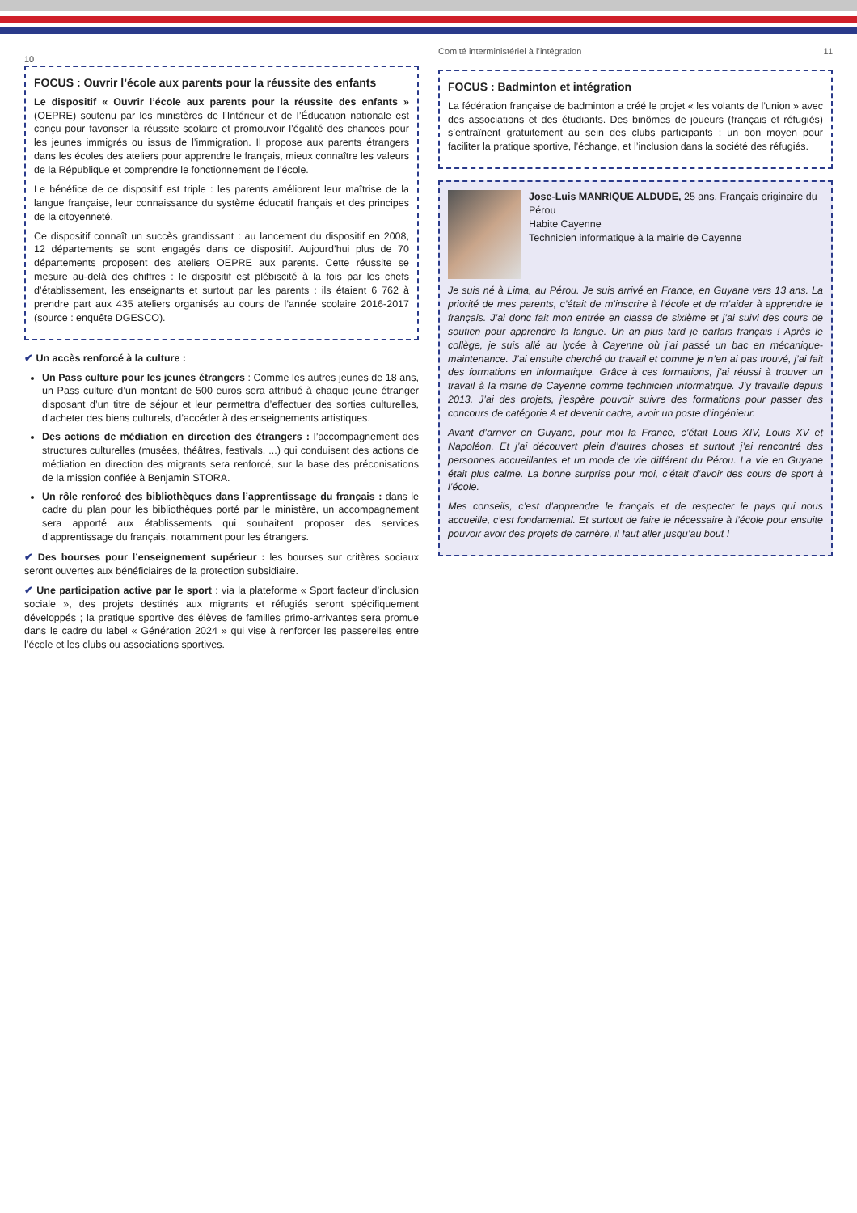10
FOCUS : Ouvrir l’école aux parents pour la réussite des enfants
Le dispositif « Ouvrir l’école aux parents pour la réussite des enfants » (OEPRE) soutenu par les ministères de l’Intérieur et de l’Éducation nationale est conçu pour favoriser la réussite scolaire et promouvoir l’égalité des chances pour les jeunes immigrés ou issus de l’immigration. Il propose aux parents étrangers dans les écoles des ateliers pour apprendre le français, mieux connaître les valeurs de la République et comprendre le fonctionnement de l’école.
Le bénéfice de ce dispositif est triple : les parents améliorent leur maîtrise de la langue française, leur connaissance du système éducatif français et des principes de la citoyenneté.
Ce dispositif connaît un succès grandissant : au lancement du dispositif en 2008, 12 départements se sont engagés dans ce dispositif. Aujourd’hui plus de 70 départements proposent des ateliers OEPRE aux parents. Cette réussite se mesure au-delà des chiffres : le dispositif est plébiscité à la fois par les chefs d’établissement, les enseignants et surtout par les parents : ils étaient 6 762 à prendre part aux 435 ateliers organisés au cours de l’année scolaire 2016-2017 (source : enquête DGESCO).
✔ Un accès renforcé à la culture :
Un Pass culture pour les jeunes étrangers : Comme les autres jeunes de 18 ans, un Pass culture d’un montant de 500 euros sera attribué à chaque jeune étranger disposant d’un titre de séjour et leur permettra d’effectuer des sorties culturelles, d’acheter des biens culturels, d’accéder à des enseignements artistiques.
Des actions de médiation en direction des étrangers : l’accompagnement des structures culturelles (musées, théâtres, festivals, ...) qui conduisent des actions de médiation en direction des migrants sera renforcé, sur la base des préconisations de la mission confiée à Benjamin STORA.
Un rôle renforcé des bibliothèques dans l’apprentissage du français : dans le cadre du plan pour les bibliothèques porté par le ministère, un accompagnement sera apporté aux établissements qui souhaitent proposer des services d’apprentissage du français, notamment pour les étrangers.
✔ Des bourses pour l’enseignement supérieur : les bourses sur critères sociaux seront ouvertes aux bénéficiaires de la protection subsidiaire.
✔ Une participation active par le sport : via la plateforme « Sport facteur d’inclusion sociale », des projets destinés aux migrants et réfugiés seront spécifiquement développés ; la pratique sportive des élèves de familles primo-arrivantes sera promue dans le cadre du label « Génération 2024 » qui vise à renforcer les passerelles entre l’école et les clubs ou associations sportives.
Comité interministériel à l’intégration 11
FOCUS : Badminton et intégration
La fédération française de badminton a créé le projet « les volants de l’union » avec des associations et des étudiants. Des binômes de joueurs (français et réfugiés) s’entraînent gratuitement au sein des clubs participants : un bon moyen pour faciliter la pratique sportive, l’échange, et l’inclusion dans la société des réfugiés.
Jose-Luis MANRIQUE ALDUDE, 25 ans, Français originaire du Pérou
Habite Cayenne
Technicien informatique à la mairie de Cayenne
Je suis né à Lima, au Pérou. Je suis arrivé en France, en Guyane vers 13 ans. La priorité de mes parents, c’était de m’inscrire à l’école et de m’aider à apprendre le français. J’ai donc fait mon entrée en classe de sixième et j’ai suivi des cours de soutien pour apprendre la langue. Un an plus tard je parlais français ! Après le collège, je suis allé au lycée à Cayenne où j’ai passé un bac en mécanique-maintenance. J’ai ensuite cherché du travail et comme je n’en ai pas trouvé, j’ai fait des formations en informatique. Grâce à ces formations, j’ai réussi à trouver un travail à la mairie de Cayenne comme technicien informatique. J’y travaille depuis 2013. J’ai des projets, j’espère pouvoir suivre des formations pour passer des concours de catégorie A et devenir cadre, avoir un poste d’ingénieur.
Avant d’arriver en Guyane, pour moi la France, c’était Louis XIV, Louis XV et Napoléon. Et j’ai découvert plein d’autres choses et surtout j’ai rencontré des personnes accueillantes et un mode de vie différent du Pérou. La vie en Guyane était plus calme. La bonne surprise pour moi, c’était d’avoir des cours de sport à l’école.
Mes conseils, c’est d’apprendre le français et de respecter le pays qui nous accueille, c’est fondamental. Et surtout de faire le nécessaire à l’école pour ensuite pouvoir avoir des projets de carrière, il faut aller jusqu’au bout !